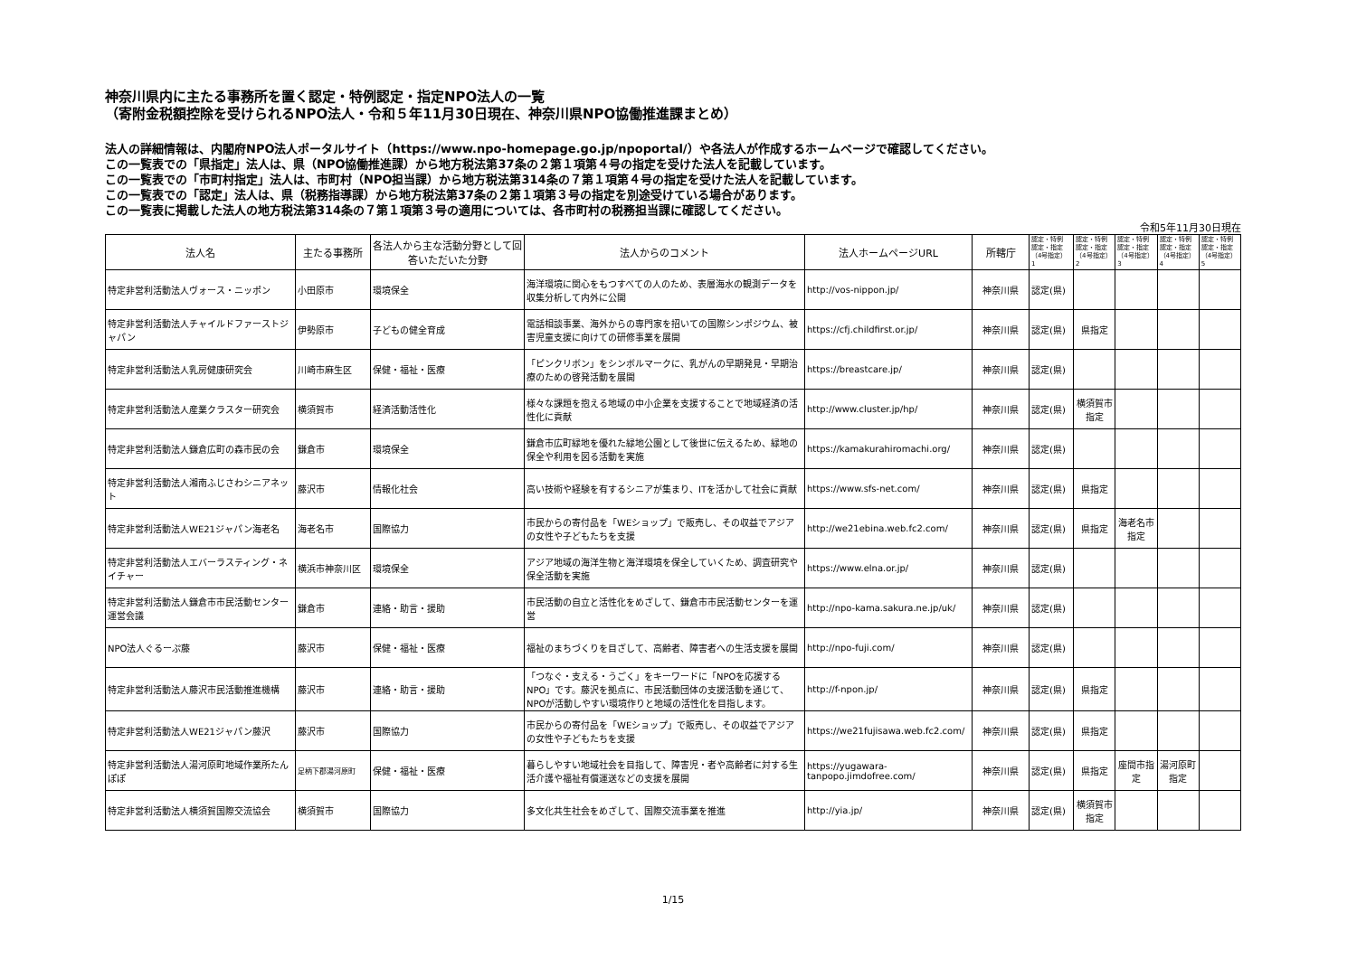神奈川県内に主たる事務所を置く認定・特例認定・指定NPO法人の一覧
（寄附金税額控除を受けられるNPO法人・令和５年11月30日現在、神奈川県NPO協働推進課まとめ）
法人の詳細情報は、内閣府NPO法人ポータルサイト（https://www.npo-homepage.go.jp/npoportal/）や各法人が作成するホームページで確認してください。
この一覧表での「県指定」法人は、県（NPO協働推進課）から地方税法第37条の２第１項第４号の指定を受けた法人を記載しています。
この一覧表での「市町村指定」法人は、市町村（NPO担当課）から地方税法第314条の７第１項第４号の指定を受けた法人を記載しています。
この一覧表での「認定」法人は、県（税務指導課）から地方税法第37条の２第１項第３号の指定を別途受けている場合があります。
この一覧表に掲載した法人の地方税法第314条の７第１項第３号の適用については、各市町村の税務担当課に確認してください。
令和5年11月30日現在
| 法人名 | 主たる事務所 | 各法人から主な活動分野として回答いただいた分野 | 法人からのコメント | 法人ホームページURL | 所轄庁 | 認定・特例 認定・指定 （4号指定） 1 | 認定・特例 認定・指定 （4号指定） 2 | 認定・特例 認定・指定 （4号指定） 3 | 認定・特例 認定・指定 （4号指定） 4 | 認定・特例 認定・指定 （4号指定） 5 |
| --- | --- | --- | --- | --- | --- | --- | --- | --- | --- | --- |
| 特定非営利活動法人ヴォース・ニッポン | 小田原市 | 環境保全 | 海洋環境に関心をもつすべての人のため、表層海水の観測データを収集分析して内外に公開 | http://vos-nippon.jp/ | 神奈川県 | 認定(県) | | | | |
| 特定非営利活動法人チャイルドファーストジャパン | 伊勢原市 | 子どもの健全育成 | 電話相談事業、海外からの専門家を招いての国際シンポジウム、被害児童支援に向けての研修事業を展開 | https://cfj.childfirst.or.jp/ | 神奈川県 | 認定(県) | 県指定 | | | |
| 特定非営利活動法人乳房健康研究会 | 川崎市麻生区 | 保健・福祉・医療 | 「ピンクリボン」をシンボルマークに、乳がんの早期発見・早期治療のための啓発活動を展開 | https://breastcare.jp/ | 神奈川県 | 認定(県) | | | | |
| 特定非営利活動法人産業クラスター研究会 | 横須賀市 | 経済活動活性化 | 様々な課題を抱える地域の中小企業を支援することで地域経済の活性化に貢献 | http://www.cluster.jp/hp/ | 神奈川県 | 認定(県) | 横須賀市指定 | | | |
| 特定非営利活動法人鎌倉広町の森市民の会 | 鎌倉市 | 環境保全 | 鎌倉市広町緑地を優れた緑地公園として後世に伝えるため、緑地の保全や利用を図る活動を実施 | https://kamakurahiromachi.org/ | 神奈川県 | 認定(県) | | | | |
| 特定非営利活動法人湘南ふじさわシニアネット | 藤沢市 | 情報化社会 | 高い技術や経験を有するシニアが集まり、ITを活かして社会に貢献 | https://www.sfs-net.com/ | 神奈川県 | 認定(県) | 県指定 | | | |
| 特定非営利活動法人WE21ジャパン海老名 | 海老名市 | 国際協力 | 市民からの寄付品を「WEショップ」で販売し、その収益でアジアの女性や子どもたちを支援 | http://we21ebina.web.fc2.com/ | 神奈川県 | 認定(県) | 県指定 | 海老名市指定 | | |
| 特定非営利活動法人エバーラスティング・ネイチャー | 横浜市神奈川区 | 環境保全 | アジア地域の海洋生物と海洋環境を保全していくため、調査研究や保全活動を実施 | https://www.elna.or.jp/ | 神奈川県 | 認定(県) | | | | |
| 特定非営利活動法人鎌倉市市民活動センター運営会議 | 鎌倉市 | 連絡・助言・援助 | 市民活動の自立と活性化をめざして、鎌倉市市民活動センターを運営 | http://npo-kama.sakura.ne.jp/uk/ | 神奈川県 | 認定(県) | | | | |
| NPO法人ぐるーぷ藤 | 藤沢市 | 保健・福祉・医療 | 福祉のまちづくりを目ざして、高齢者、障害者への生活支援を展開 | http://npo-fuji.com/ | 神奈川県 | 認定(県) | | | | |
| 特定非営利活動法人藤沢市民活動推進機構 | 藤沢市 | 連絡・助言・援助 | 「つなぐ・支える・うごく」をキーワードに「NPOを応援するNPO」です。藤沢を拠点に、市民活動団体の支援活動を通じて、NPOが活動しやすい環境作りと地域の活性化を目指します。 | http://f-npon.jp/ | 神奈川県 | 認定(県) | 県指定 | | | |
| 特定非営利活動法人WE21ジャパン藤沢 | 藤沢市 | 国際協力 | 市民からの寄付品を「WEショップ」で販売し、その収益でアジアの女性や子どもたちを支援 | https://we21fujisawa.web.fc2.com/ | 神奈川県 | 認定(県) | 県指定 | | | |
| 特定非営利活動法人湯河原町地域作業所たんぽぽ | 足柄下郡湯河原町 | 保健・福祉・医療 | 暮らしやすい地域社会を目指して、障害児・者や高齢者に対する生活介護や福祉有償運送などの支援を展開 | https://yugawara-tanpopo.jimdofree.com/ | 神奈川県 | 認定(県) | 県指定 | 座間市指定 | 湯河原町指定 | |
| 特定非営利活動法人横須賀国際交流協会 | 横須賀市 | 国際協力 | 多文化共生社会をめざして、国際交流事業を推進 | http://yia.jp/ | 神奈川県 | 認定(県) | 横須賀市指定 | | | |
1/15